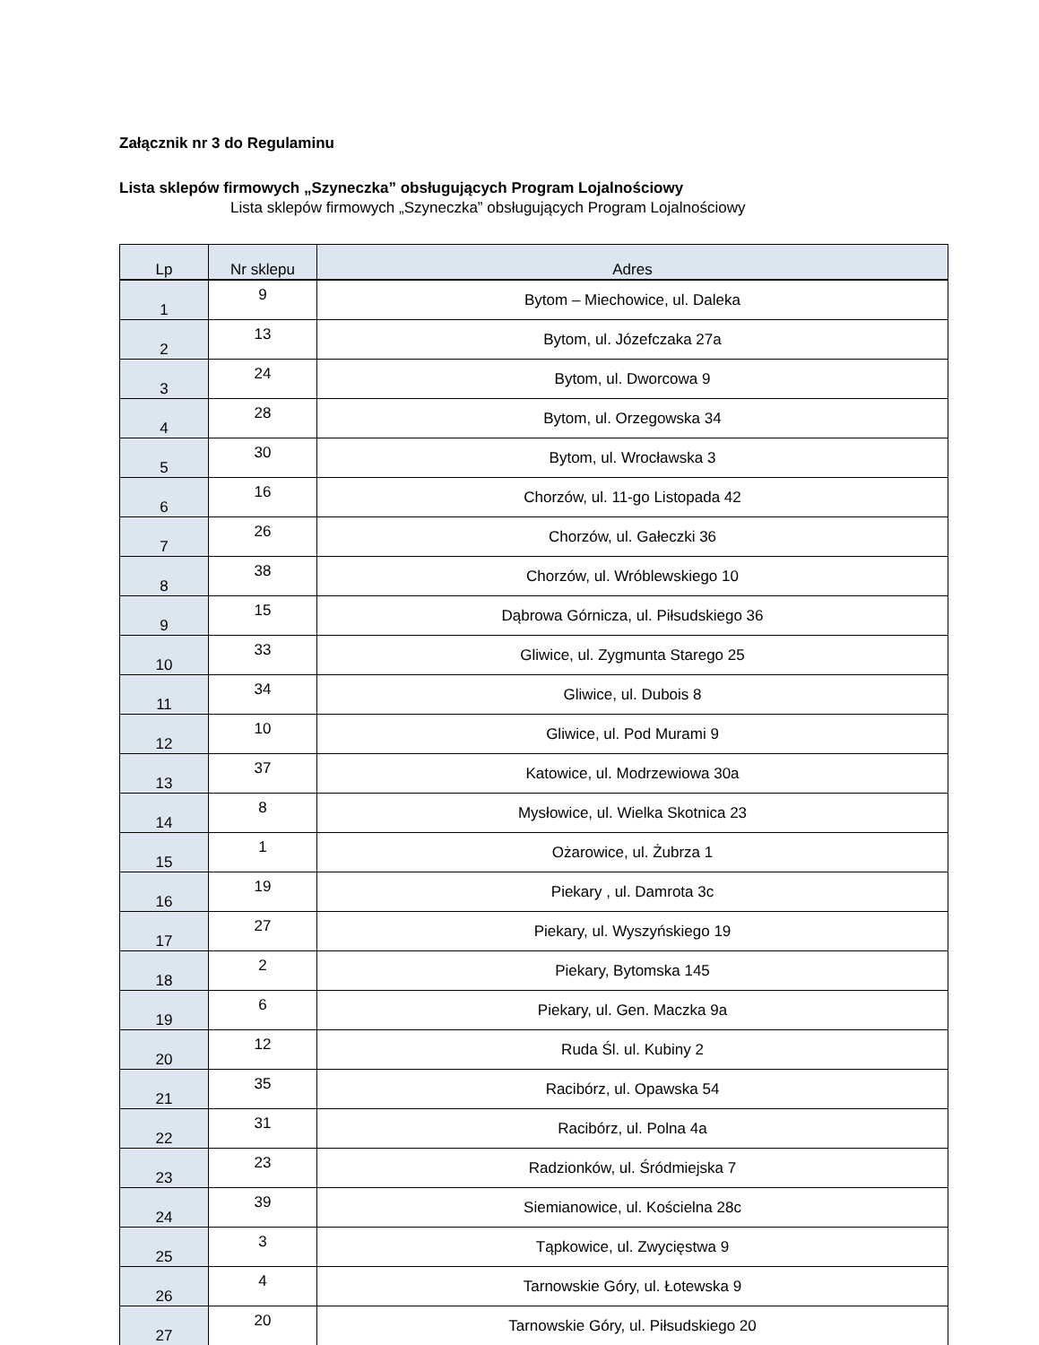Załącznik nr 3 do Regulaminu
Lista sklepów firmowych „Szyneczka” obsługujących Program Lojalnościowy
Lista sklepów firmowych „Szyneczka” obsługujących Program Lojalnościowy
| Lp | Nr sklepu | Adres |
| --- | --- | --- |
| 1 | 9 | Bytom – Miechowice, ul. Daleka |
| 2 | 13 | Bytom, ul. Józefczaka 27a |
| 3 | 24 | Bytom, ul. Dworcowa 9 |
| 4 | 28 | Bytom, ul. Orzegowska 34 |
| 5 | 30 | Bytom, ul. Wrocławska 3 |
| 6 | 16 | Chorzów, ul. 11-go Listopada 42 |
| 7 | 26 | Chorzów, ul. Gałeczki 36 |
| 8 | 38 | Chorzów, ul. Wróblewskiego 10 |
| 9 | 15 | Dąbrowa Górnicza, ul. Piłsudskiego 36 |
| 10 | 33 | Gliwice, ul. Zygmunta Starego 25 |
| 11 | 34 | Gliwice, ul. Dubois 8 |
| 12 | 10 | Gliwice, ul. Pod Murami 9 |
| 13 | 37 | Katowice, ul. Modrzewiowa 30a |
| 14 | 8 | Mysłowice, ul. Wielka Skotnica 23 |
| 15 | 1 | Ożarowice, ul. Żubrza 1 |
| 16 | 19 | Piekary , ul. Damrota 3c |
| 17 | 27 | Piekary, ul. Wyszyńskiego 19 |
| 18 | 2 | Piekary, Bytomska 145 |
| 19 | 6 | Piekary, ul. Gen. Maczka 9a |
| 20 | 12 | Ruda Śl. ul. Kubiny 2 |
| 21 | 35 | Racibórz, ul. Opawska 54 |
| 22 | 31 | Racibórz, ul. Polna 4a |
| 23 | 23 | Radzionków, ul. Śródmiejska 7 |
| 24 | 39 | Siemianowice, ul. Kościelna 28c |
| 25 | 3 | Tąpkowice, ul. Zwycięstwa 9 |
| 26 | 4 | Tarnowskie Góry, ul. Łotewska 9 |
| 27 | 20 | Tarnowskie Góry, ul. Piłsudskiego 20 |